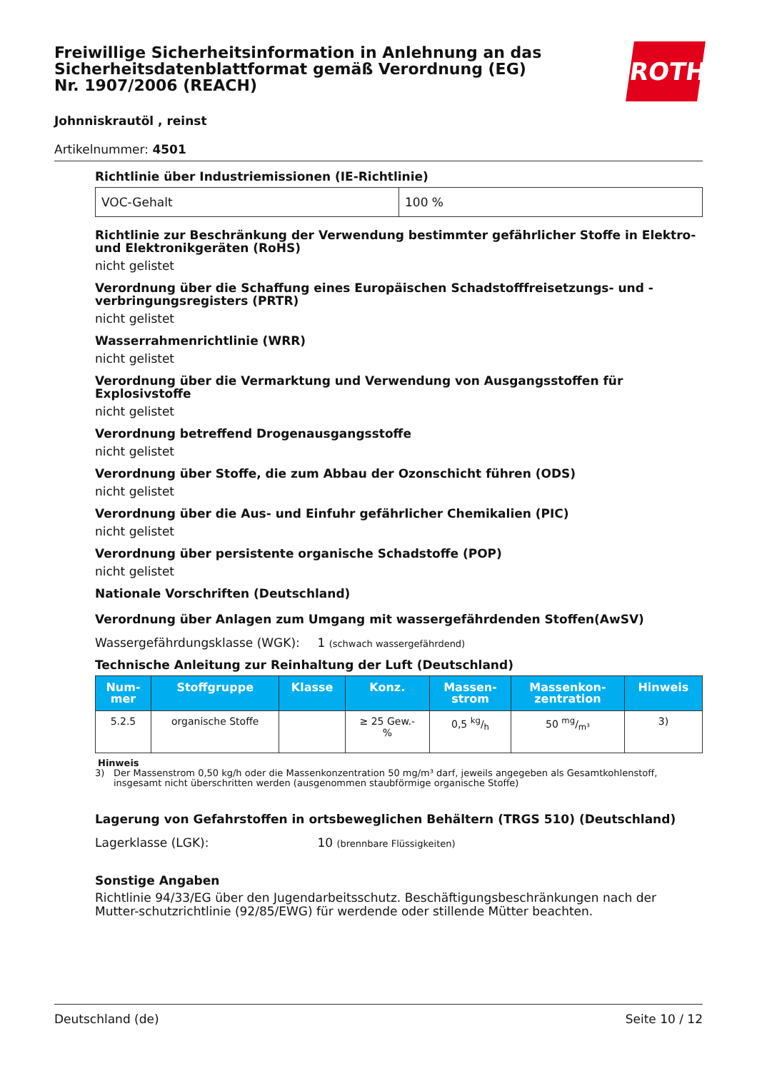ROTH
Freiwillige Sicherheitsinformation in Anlehnung an das Sicherheitsdatenblattformat gemäß Verordnung (EG) Nr. 1907/2006 (REACH)
Johnniskrautöl , reinst
Artikelnummer: 4501
Richtlinie über Industriemissionen (IE-Richtlinie)
| VOC-Gehalt | 100 % |
Richtlinie zur Beschränkung der Verwendung bestimmter gefährlicher Stoffe in Elektro- und Elektronikgeräten (RoHS)
nicht gelistet
Verordnung über die Schaffung eines Europäischen Schadstofffreisetzungs- und -verbringungsregisters (PRTR)
nicht gelistet
Wasserrahmenrichtlinie (WRR)
nicht gelistet
Verordnung über die Vermarktung und Verwendung von Ausgangsstoffen für Explosivstoffe
nicht gelistet
Verordnung betreffend Drogenausgangsstoffe
nicht gelistet
Verordnung über Stoffe, die zum Abbau der Ozonschicht führen (ODS)
nicht gelistet
Verordnung über die Aus- und Einfuhr gefährlicher Chemikalien (PIC)
nicht gelistet
Verordnung über persistente organische Schadstoffe (POP)
nicht gelistet
Nationale Vorschriften (Deutschland)
Verordnung über Anlagen zum Umgang mit wassergefährdenden Stoffen(AwSV)
Wassergefährdungsklasse (WGK): 1 (schwach wassergefährdend)
Technische Anleitung zur Reinhaltung der Luft (Deutschland)
| Num- mer | Stoffgruppe | Klasse | Konz. | Massen- strom | Massenkon- zentration | Hinweis |
| --- | --- | --- | --- | --- | --- | --- |
| 5.2.5 | organische Stoffe | | ≥ 25 Gew.- % | 0,5 kg/h | 50 mg/m³ | 3) |
Hinweis
3) Der Massenstrom 0,50 kg/h oder die Massenkonzentration 50 mg/m³ darf, jeweils angegeben als Gesamtkohlenstoff, insgesamt nicht überschritten werden (ausgenommen staubförmige organische Stoffe)
Lagerung von Gefahrstoffen in ortsbeweglichen Behältern (TRGS 510) (Deutschland)
Lagerklasse (LGK): 10 (brennbare Flüssigkeiten)
Sonstige Angaben
Richtlinie 94/33/EG über den Jugendarbeitsschutz. Beschäftigungsbeschränkungen nach der Mutter-schutzrichtlinie (92/85/EWG) für werdende oder stillende Mütter beachten.
Deutschland (de) Seite 10 / 12